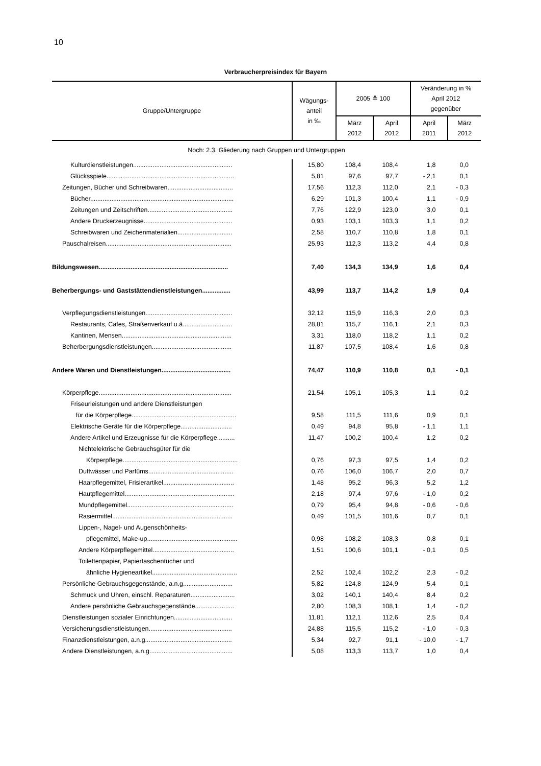10
Verbraucherpreisindex für Bayern
| Gruppe/Untergruppe | Wägungs- anteil in ‰ | 2005 ≙ 100 | | Veränderung in % April 2012 gegenüber | |
| --- | --- | --- | --- | --- | --- |
| | | März 2012 | April 2012 | April 2011 | März 2012 |
| Noch: 2.3. Gliederung nach Gruppen und Untergruppen | | | | | |
| Kulturdienstleistungen........................................................ | 15,80 | 108,4 | 108,4 | 1,8 | 0,0 |
| Glücksspiele........................................................................ | 5,81 | 97,6 | 97,7 | - 2,1 | 0,1 |
| Zeitungen, Bücher und Schreibwaren..................................... | 17,56 | 112,3 | 112,0 | 2,1 | - 0,3 |
| Bücher................................................................................. | 6,29 | 101,3 | 100,4 | 1,1 | - 0,9 |
| Zeitungen und Zeitschriften................................................ | 7,76 | 122,9 | 123,0 | 3,0 | 0,1 |
| Andere Druckerzeugnisse.................................................. | 0,93 | 103,1 | 103,3 | 1,1 | 0,2 |
| Schreibwaren und Zeichenmaterialien............................... | 2,58 | 110,7 | 110,8 | 1,8 | 0,1 |
| Pauschalreisen....................................................................... | 25,93 | 112,3 | 113,2 | 4,4 | 0,8 |
| Bildungswesen......................................................................... | 7,40 | 134,3 | 134,9 | 1,6 | 0,4 |
| Beherbergungs- und Gaststättendienstleistungen................ | 43,99 | 113,7 | 114,2 | 1,9 | 0,4 |
| Verpflegungsdienstleistungen................................................. | 32,12 | 115,9 | 116,3 | 2,0 | 0,3 |
| Restaurants, Cafes, Straßenverkauf u.ä............................ | 28,81 | 115,7 | 116,1 | 2,1 | 0,3 |
| Kantinen, Mensen.............................................................. | 3,31 | 118,0 | 118,2 | 1,1 | 0,2 |
| Beherbergungsdienstleistungen............................................. | 11,87 | 107,5 | 108,4 | 1,6 | 0,8 |
| Andere Waren und Dienstleistungen....................................... | 74,47 | 110,9 | 110,8 | 0,1 | - 0,1 |
| Körperpflege........................................................................... | 21,54 | 105,1 | 105,3 | 1,1 | 0,2 |
| Friseurleistungen und andere Dienstleistungen | | | | | |
| für die Körperpflege........................................................... | 9,58 | 111,5 | 111,6 | 0,9 | 0,1 |
| Elektrische Geräte für die Körperpflege............................. | 0,49 | 94,8 | 95,8 | - 1,1 | 1,1 |
| Andere Artikel und Erzeugnisse für die Körperpflege.......... | 11,47 | 100,2 | 100,4 | 1,2 | 0,2 |
| Nichtelektrische Gebrauchsgüter für die | | | | | |
| Körperpflege................................................................. | 0,76 | 97,3 | 97,5 | 1,4 | 0,2 |
| Duftwässer und Parfüms................................................ | 0,76 | 106,0 | 106,7 | 2,0 | 0,7 |
| Haarpflegemittel, Frisierartikel........................................ | 1,48 | 95,2 | 96,3 | 5,2 | 1,2 |
| Hautpflegemittel.............................................................. | 2,18 | 97,4 | 97,6 | - 1,0 | 0,2 |
| Mundpflegemittel............................................................ | 0,79 | 95,4 | 94,8 | - 0,6 | - 0,6 |
| Rasiermittel.................................................................... | 0,49 | 101,5 | 101,6 | 0,7 | 0,1 |
| Lippen-, Nagel- und Augenschönheits- | | | | | |
| pflegemittel, Make-up................................................... | 0,98 | 108,2 | 108,3 | 0,8 | 0,1 |
| Andere Körperpflegemittel.............................................. | 1,51 | 100,6 | 101,1 | - 0,1 | 0,5 |
| Toilettenpapier, Papiertaschentücher und | | | | | |
| ähnliche Hygieneartikel................................................ | 2,52 | 102,4 | 102,2 | 2,3 | - 0,2 |
| Persönliche Gebrauchsgegenstände, a.n.g............................ | 5,82 | 124,8 | 124,9 | 5,4 | 0,1 |
| Schmuck und Uhren, einschl. Reparaturen......................... | 3,02 | 140,1 | 140,4 | 8,4 | 0,2 |
| Andere persönliche Gebrauchsgegenstände...................... | 2,80 | 108,3 | 108,1 | 1,4 | - 0,2 |
| Dienstleistungen sozialer Einrichtungen................................. | 11,81 | 112,1 | 112,6 | 2,5 | 0,4 |
| Versicherungsdienstleistungen............................................... | 24,88 | 115,5 | 115,2 | - 1,0 | - 0,3 |
| Finanzdienstleistungen, a.n.g................................................. | 5,34 | 92,7 | 91,1 | - 10,0 | - 1,7 |
| Andere Dienstleistungen, a.n.g............................................... | 5,08 | 113,3 | 113,7 | 1,0 | 0,4 |